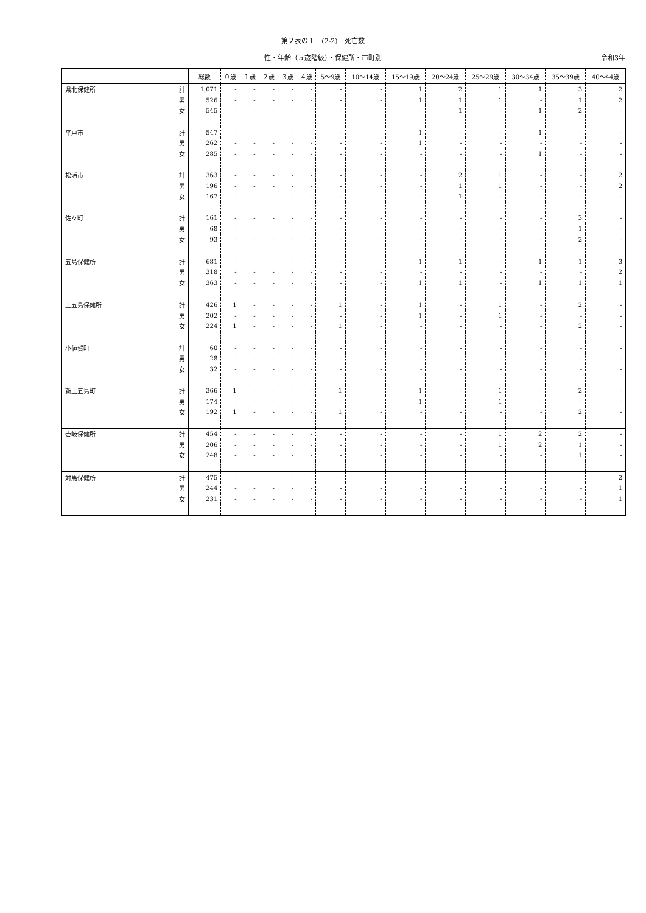第２表の１　(2-2)　死亡数
性・年齢（５歳階級）・保健所・市町別 令和3年
| | | 総数 | ０歳 | １歳 | ２歳 | ３歳 | ４歳 | 5～9歳 | 10～14歳 | 15～19歳 | 20～24歳 | 25～29歳 | 30～34歳 | 35～39歳 | 40～44歳 |
| --- | --- | --- | --- | --- | --- | --- | --- | --- | --- | --- | --- | --- | --- | --- | --- |
| 県北保健所 | 計 | 1,071 | - | - | - | - | - | - | - | 1 | 2 | 1 | 1 | 3 | 2 |
| | 男 | 526 | - | - | - | - | - | - | - | 1 | 1 | 1 | - | 1 | 2 |
| | 女 | 545 | - | - | - | - | - | - | - | - | 1 | - | 1 | 2 | - |
| 平戸市 | 計 | 547 | - | - | - | - | - | - | - | 1 | - | - | 1 | - | - |
| | 男 | 262 | - | - | - | - | - | - | - | 1 | - | - | - | - | - |
| | 女 | 285 | - | - | - | - | - | - | - | - | - | - | 1 | - | - |
| 松浦市 | 計 | 363 | - | - | - | - | - | - | - | - | 2 | 1 | - | - | 2 |
| | 男 | 196 | - | - | - | - | - | - | - | - | 1 | 1 | - | - | 2 |
| | 女 | 167 | - | - | - | - | - | - | - | - | 1 | - | - | - | - |
| 佐々町 | 計 | 161 | - | - | - | - | - | - | - | - | - | - | - | 3 | - |
| | 男 | 68 | - | - | - | - | - | - | - | - | - | - | - | 1 | - |
| | 女 | 93 | - | - | - | - | - | - | - | - | - | - | - | 2 | - |
| 五島保健所 | 計 | 681 | - | - | - | - | - | - | - | 1 | 1 | - | 1 | 1 | 3 |
| | 男 | 318 | - | - | - | - | - | - | - | - | - | - | - | - | 2 |
| | 女 | 363 | - | - | - | - | - | - | - | 1 | 1 | - | 1 | 1 | 1 |
| 上五島保健所 | 計 | 426 | 1 | - | - | - | - | 1 | - | 1 | - | 1 | - | 2 | - |
| | 男 | 202 | - | - | - | - | - | - | - | 1 | - | 1 | - | - | - |
| | 女 | 224 | 1 | - | - | - | - | 1 | - | - | - | - | - | 2 | - |
| 小値賀町 | 計 | 60 | - | - | - | - | - | - | - | - | - | - | - | - | - |
| | 男 | 28 | - | - | - | - | - | - | - | - | - | - | - | - | - |
| | 女 | 32 | - | - | - | - | - | - | - | - | - | - | - | - | - |
| 新上五島町 | 計 | 366 | 1 | - | - | - | - | 1 | - | 1 | - | 1 | - | 2 | - |
| | 男 | 174 | - | - | - | - | - | - | - | 1 | - | 1 | - | - | - |
| | 女 | 192 | 1 | - | - | - | - | 1 | - | - | - | - | - | 2 | - |
| 壱岐保健所 | 計 | 454 | - | - | - | - | - | - | - | - | - | 1 | 2 | 2 | - |
| | 男 | 206 | - | - | - | - | - | - | - | - | - | 1 | 2 | 1 | - |
| | 女 | 248 | - | - | - | - | - | - | - | - | - | - | - | 1 | - |
| 対馬保健所 | 計 | 475 | - | - | - | - | - | - | - | - | - | - | - | - | 2 |
| | 男 | 244 | - | - | - | - | - | - | - | - | - | - | - | - | 1 |
| | 女 | 231 | - | - | - | - | - | - | - | - | - | - | - | - | 1 |